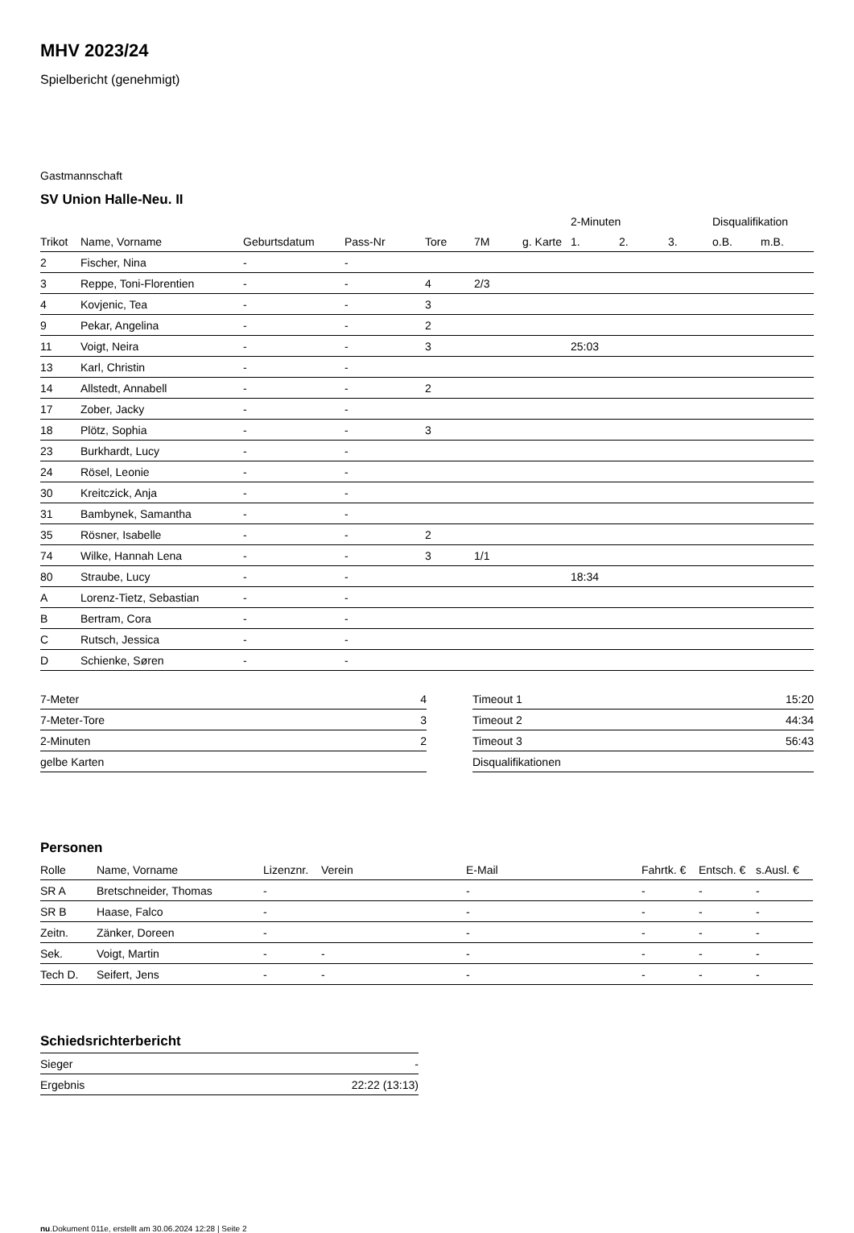MHV 2023/24
Spielbericht (genehmigt)
Gastmannschaft
SV Union Halle-Neu. II
| | | | | | | | 2-Minuten | | | Disqualifikation | |
| --- | --- | --- | --- | --- | --- | --- | --- | --- | --- | --- | --- |
| Trikot | Name, Vorname | Geburtsdatum | Pass-Nr | Tore | 7M | g. Karte | 1. | 2. | 3. | o.B. | m.B. |
| 2 | Fischer, Nina | - | - | | | | | | | | |
| 3 | Reppe, Toni-Florentien | - | - | 4 | 2/3 | | | | | | |
| 4 | Kovjenic, Tea | - | - | 3 | | | | | | | |
| 9 | Pekar, Angelina | - | - | 2 | | | | | | | |
| 11 | Voigt, Neira | - | - | 3 | | | 25:03 | | | | |
| 13 | Karl, Christin | - | - | | | | | | | | |
| 14 | Allstedt, Annabell | - | - | 2 | | | | | | | |
| 17 | Zober, Jacky | - | - | | | | | | | | |
| 18 | Plötz, Sophia | - | - | 3 | | | | | | | |
| 23 | Burkhardt, Lucy | - | - | | | | | | | | |
| 24 | Rösel, Leonie | - | - | | | | | | | | |
| 30 | Kreitczick, Anja | - | - | | | | | | | | |
| 31 | Bambynek, Samantha | - | - | | | | | | | | |
| 35 | Rösner, Isabelle | - | - | 2 | | | | | | | |
| 74 | Wilke, Hannah Lena | - | - | 3 | 1/1 | | | | | | |
| 80 | Straube, Lucy | - | - | | | | 18:34 | | | | |
| A | Lorenz-Tietz, Sebastian | - | - | | | | | | | | |
| B | Bertram, Cora | - | - | | | | | | | | |
| C | Rutsch, Jessica | - | - | | | | | | | | |
| D | Schienke, Søren | - | - | | | | | | | | |
| 7-Meter | 4 |
| 7-Meter-Tore | 3 |
| 2-Minuten | 2 |
| gelbe Karten | |
| Timeout 1 | 15:20 |
| Timeout 2 | 44:34 |
| Timeout 3 | 56:43 |
| Disqualifikationen | |
Personen
| Rolle | Name, Vorname | Lizenznr. | Verein | E-Mail | Fahrtk. € | Entsch. € | s.Ausl. € |
| --- | --- | --- | --- | --- | --- | --- | --- |
| SR A | Bretschneider, Thomas | - | | - | - | - | - |
| SR B | Haase, Falco | - | | - | - | - | - |
| Zeitn. | Zänker, Doreen | - | | - | - | - | - |
| Sek. | Voigt, Martin | - | - | - | - | - | - |
| Tech D. | Seifert, Jens | - | - | - | - | - | - |
Schiedsrichterbericht
| Sieger | - |
| Ergebnis | 22:22 (13:13) |
nu.Dokument 011e, erstellt am 30.06.2024 12:28 | Seite 2